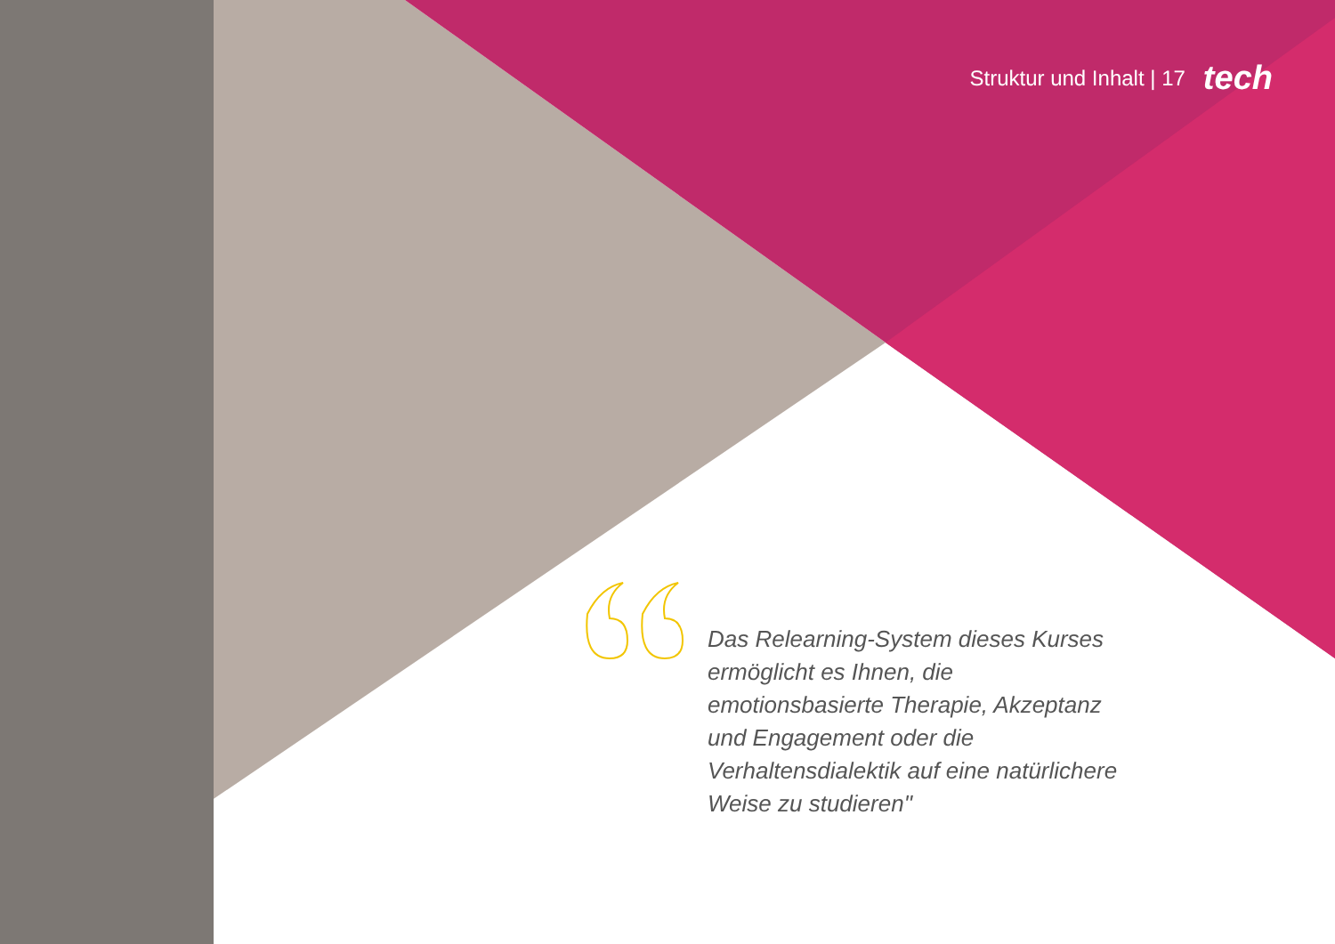Struktur und Inhalt | 17 tech
Das Relearning-System dieses Kurses ermöglicht es Ihnen, die emotionsbasierte Therapie, Akzeptanz und Engagement oder die Verhaltensdialektik auf eine natürlichere Weise zu studieren"